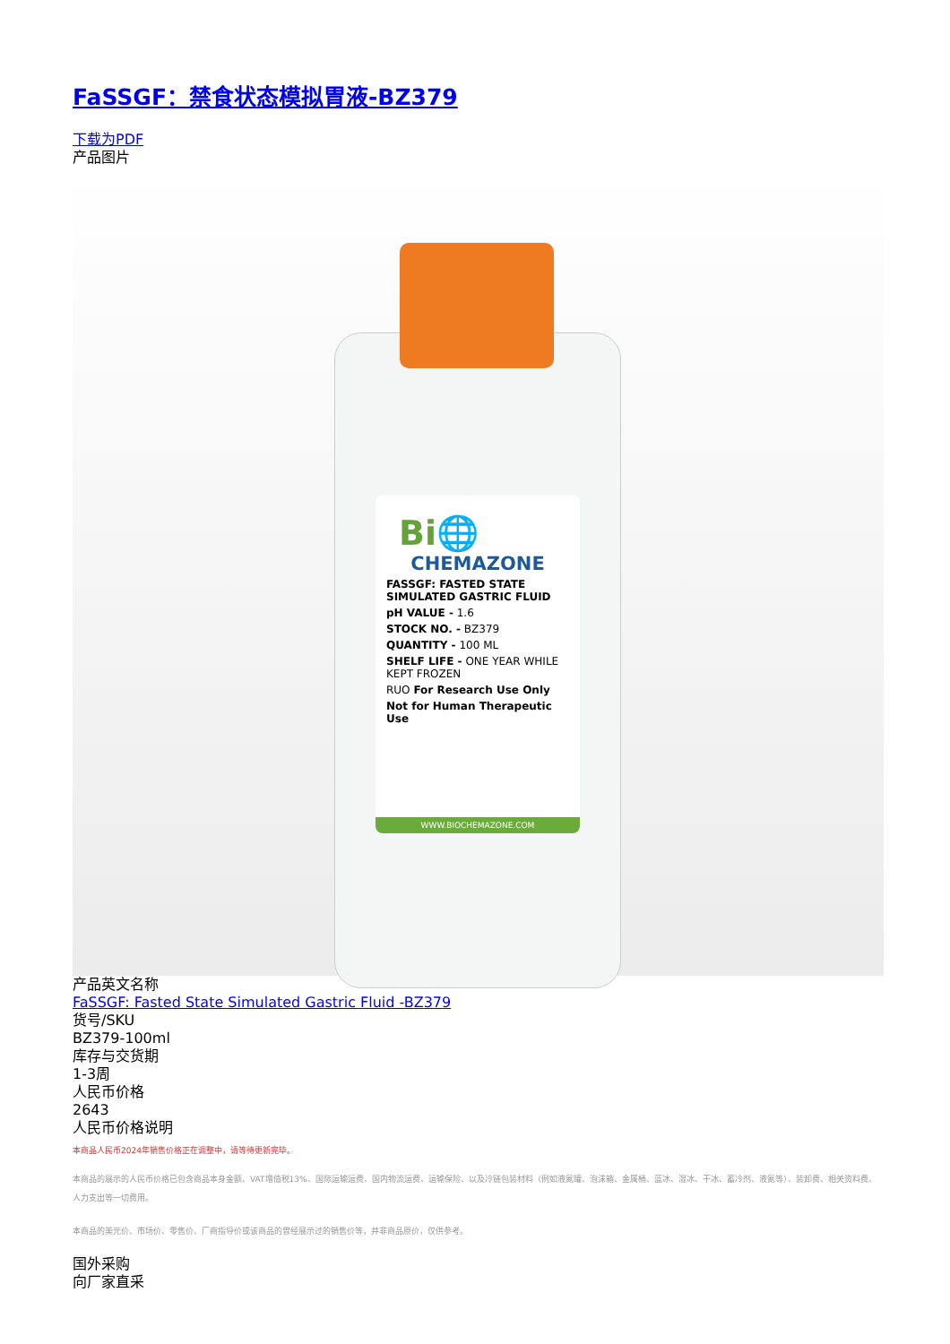FaSSGF：禁食状态模拟胃液-BZ379
下载为PDF
产品图片
Bi🌐
CHEMAZONE
FASSGF: FASTED STATE SIMULATED GASTRIC FLUID
pH VALUE - 1.6
STOCK NO. - BZ379
QUANTITY - 100 ML
SHELF LIFE - ONE YEAR WHILE KEPT FROZEN
RUO For Research Use Only
Not for Human Therapeutic Use
WWW.BIOCHEMAZONE.COM
产品英文名称
FaSSGF: Fasted State Simulated Gastric Fluid -BZ379
货号/SKU
BZ379-100ml
库存与交货期
1-3周
人民币价格
2643
人民币价格说明
本商品人民币2024年销售价格正在调整中，请等待更新完毕。
本商品的展示的人民币价格已包含商品本身金额、VAT增值税13%、国际运输运费、国内物流运费、运输保险、以及冷链包装材料（例如液氮罐、泡沫箱、金属桶、蓝冰、湿冰、干冰、蓄冷剂、液氮等）、装卸费、相关资料费、人力支出等一切费用。
本商品的美元价、市场价、零售价、厂商指导价或该商品的曾经展示过的销售价等，并非商品原价，仅供参考。
国外采购
向厂家直采